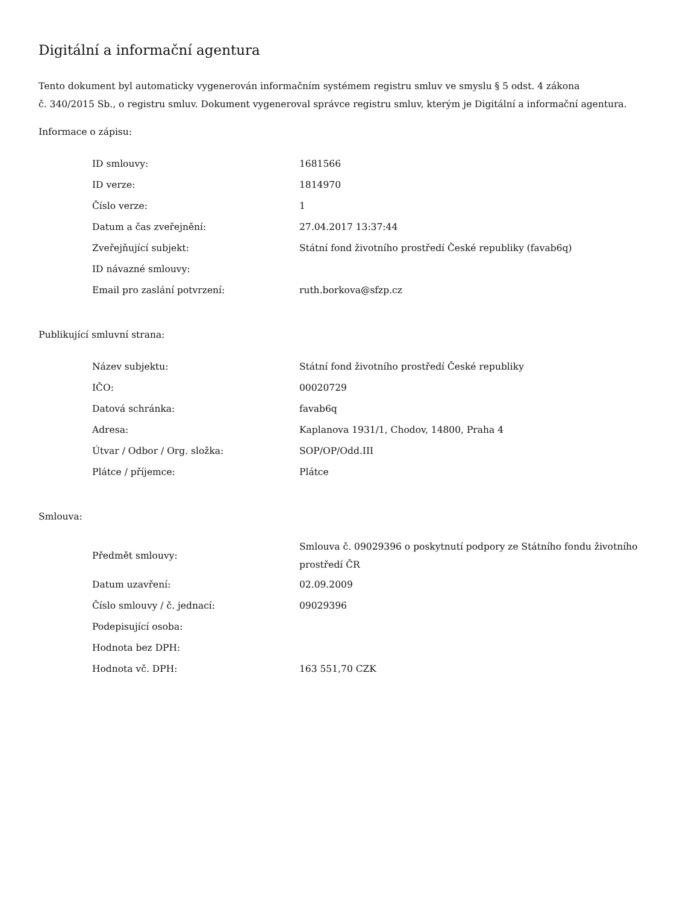Digitální a informační agentura
Tento dokument byl automaticky vygenerován informačním systémem registru smluv ve smyslu § 5 odst. 4 zákona
č. 340/2015 Sb., o registru smluv. Dokument vygeneroval správce registru smluv, kterým je Digitální a informační agentura.
Informace o zápisu:
| ID smlouvy: | 1681566 |
| ID verze: | 1814970 |
| Číslo verze: | 1 |
| Datum a čas zveřejnění: | 27.04.2017 13:37:44 |
| Zveřejňující subjekt: | Státní fond životního prostředí České republiky (favab6q) |
| ID návazné smlouvy: | |
| Email pro zaslání potvrzení: | ruth.borkova@sfzp.cz |
Publikující smluvní strana:
| Název subjektu: | Státní fond životního prostředí České republiky |
| IČO: | 00020729 |
| Datová schránka: | favab6q |
| Adresa: | Kaplanova 1931/1, Chodov, 14800, Praha 4 |
| Útvar / Odbor / Org. složka: | SOP/OP/Odd.III |
| Plátce / příjemce: | Plátce |
Smlouva:
| Předmět smlouvy: | Smlouva č. 09029396 o poskytnutí podpory ze Státního fondu životního prostředí ČR |
| Datum uzavření: | 02.09.2009 |
| Číslo smlouvy / č. jednací: | 09029396 |
| Podepisující osoba: | |
| Hodnota bez DPH: | |
| Hodnota vč. DPH: | 163 551,70 CZK |